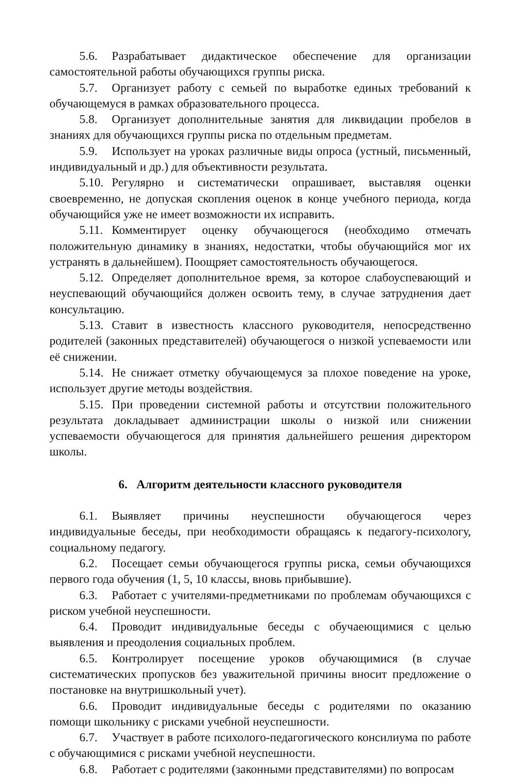5.6. Разрабатывает дидактическое обеспечение для организации самостоятельной работы обучающихся группы риска.
5.7. Организует работу с семьей по выработке единых требований к обучающемуся в рамках образовательного процесса.
5.8. Организует дополнительные занятия для ликвидации пробелов в знаниях для обучающихся группы риска по отдельным предметам.
5.9. Использует на уроках различные виды опроса (устный, письменный, индивидуальный и др.) для объективности результата.
5.10. Регулярно и систематически опрашивает, выставляя оценки своевременно, не допуская скопления оценок в конце учебного периода, когда обучающийся уже не имеет возможности их исправить.
5.11. Комментирует оценку обучающегося (необходимо отмечать положительную динамику в знаниях, недостатки, чтобы обучающийся мог их устранять в дальнейшем). Поощряет самостоятельность обучающегося.
5.12. Определяет дополнительное время, за которое слабоуспевающий и неуспевающий обучающийся должен освоить тему, в случае затруднения дает консультацию.
5.13. Ставит в известность классного руководителя, непосредственно родителей (законных представителей) обучающегося о низкой успеваемости или её снижении.
5.14. Не снижает отметку обучающемуся за плохое поведение на уроке, использует другие методы воздействия.
5.15. При проведении системной работы и отсутствии положительного результата докладывает администрации школы о низкой или снижении успеваемости обучающегося для принятия дальнейшего решения директором школы.
6. Алгоритм деятельности классного руководителя
6.1. Выявляет причины неуспешности обучающегося через индивидуальные беседы, при необходимости обращаясь к педагогу-психологу, социальному педагогу.
6.2. Посещает семьи обучающегося группы риска, семьи обучающихся первого года обучения (1, 5, 10 классы, вновь прибывшие).
6.3. Работает с учителями-предметниками по проблемам обучающихся с риском учебной неуспешности.
6.4. Проводит индивидуальные беседы с обучаеющимися с целью выявления и преодоления социальных проблем.
6.5. Контролирует посещение уроков обучающимися (в случае систематических пропусков без уважительной причины вносит предложение о постановке на внутришкольный учет).
6.6. Проводит индивидуальные беседы с родителями по оказанию помощи школьнику с рисками учебной неуспешности.
6.7. Участвует в работе психолого-педагогического консилиума по работе с обучающимися с рисками учебной неуспешности.
6.8. Работает с родителями (законными представителями) по вопросам